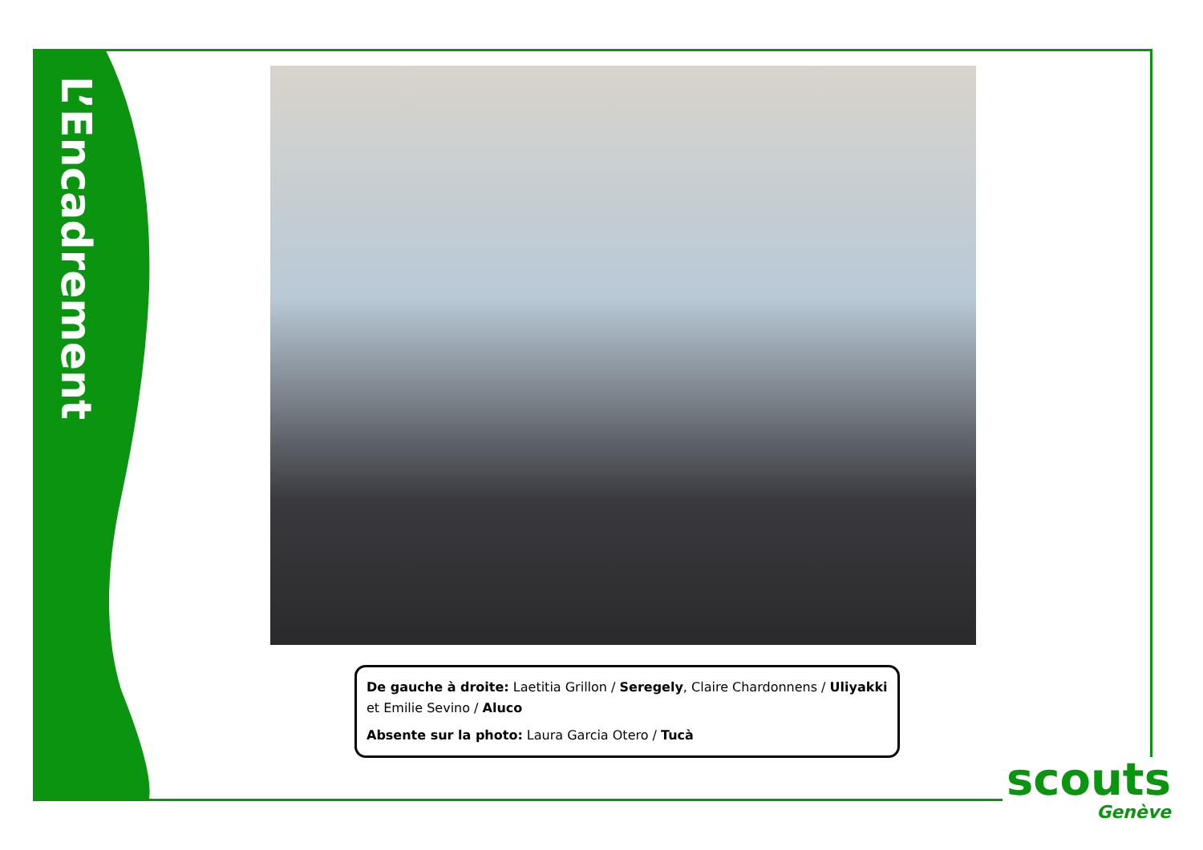L’Encadrement
De gauche à droite: Laetitia Grillon / Seregely, Claire Chardonnens / Uliyakki et Emilie Sevino / Aluco
Absente sur la photo: Laura Garcia Otero / Tucà
scouts
Genève